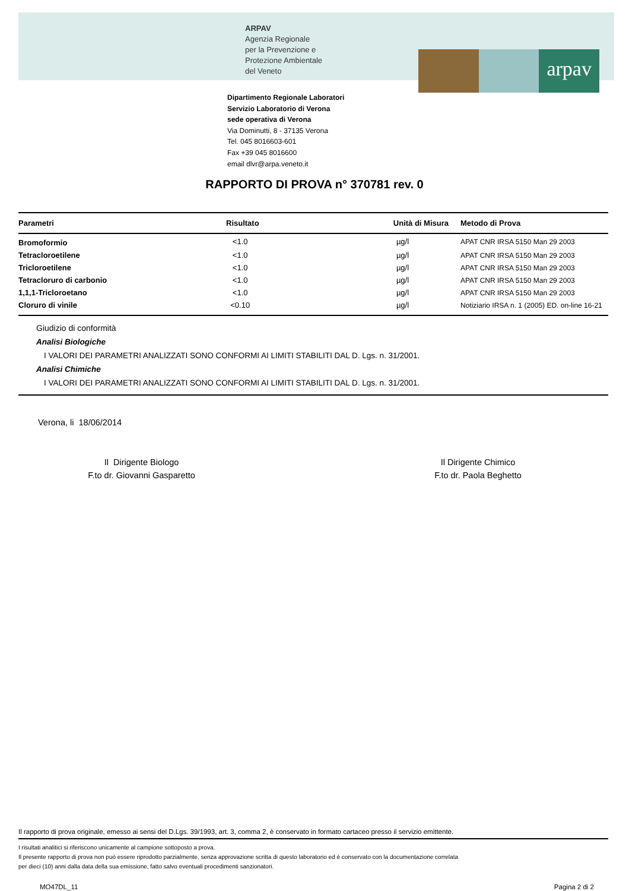ARPAV
Agenzia Regionale
per la Prevenzione e
Protezione Ambientale
del Veneto
arpav
Dipartimento Regionale Laboratori
Servizio Laboratorio di Verona
sede operativa di Verona
Via Dominutti, 8 - 37135 Verona
Tel. 045 8016603-601
Fax +39 045 8016600
email dlvr@arpa.veneto.it
RAPPORTO DI PROVA n° 370781 rev. 0
| Parametri | Risultato | Unità di Misura | Metodo di Prova |
| --- | --- | --- | --- |
| Bromoformio | <1.0 | µg/l | APAT CNR IRSA 5150 Man 29 2003 |
| Tetracloroetilene | <1.0 | µg/l | APAT CNR IRSA 5150 Man 29 2003 |
| Tricloroetilene | <1.0 | µg/l | APAT CNR IRSA 5150 Man 29 2003 |
| Tetracloruro di carbonio | <1.0 | µg/l | APAT CNR IRSA 5150 Man 29 2003 |
| 1,1,1-Tricloroetano | <1.0 | µg/l | APAT CNR IRSA 5150 Man 29 2003 |
| Cloruro di vinile | <0.10 | µg/l | Notiziario IRSA n. 1 (2005) ED. on-line 16-21 |
Giudizio di conformità
Analisi Biologiche
I VALORI DEI PARAMETRI ANALIZZATI SONO CONFORMI AI LIMITI STABILITI DAL D. Lgs. n. 31/2001.
Analisi Chimiche
I VALORI DEI PARAMETRI ANALIZZATI SONO CONFORMI AI LIMITI STABILITI DAL D. Lgs. n. 31/2001.
Verona, li 18/06/2014
Il Dirigente Biologo
F.to dr. Giovanni Gasparetto
Il Dirigente Chimico
F.to dr. Paola Beghetto
Il rapporto di prova originale, emesso ai sensi del D.Lgs. 39/1993, art. 3, comma 2, è conservato in formato cartaceo presso il servizio emittente.
I risultati analitici si riferiscono unicamente al campione sottoposto a prova.
Il presente rapporto di prova non può essere riprodotto parzialmente, senza approvazione scritta di questo laboratorio ed è conservato con la documentazione correlata
per dieci (10) anni dalla data della sua emissione, fatto salvo eventuali procedimenti sanzionatori.
MO47DL_11 Pagina 2 di 2